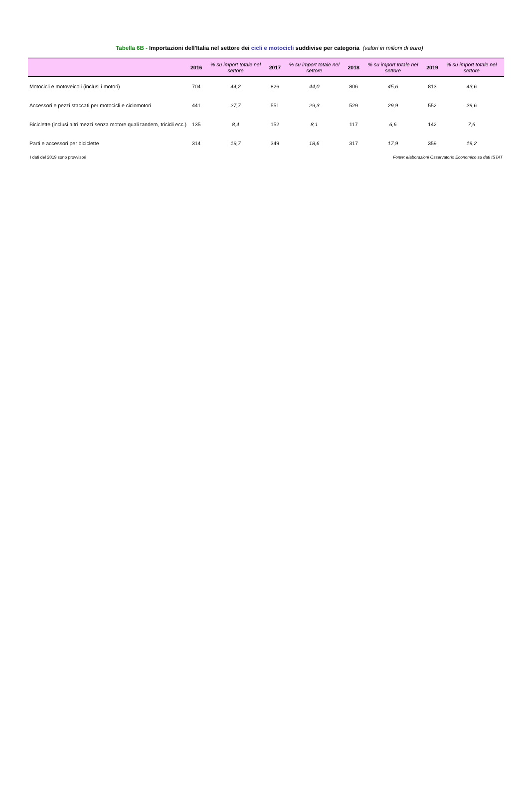Tabella 6B - Importazioni dell'Italia nel settore dei cicli e motocicli suddivise per categoria (valori in milioni di euro)
| | 2016 | % su import totale nel settore | 2017 | % su import totale nel settore | 2018 | % su import totale nel settore | 2019 | % su import totale nel settore |
| --- | --- | --- | --- | --- | --- | --- | --- | --- |
| Motocicli e motoveicoli (inclusi i motori) | 704 | 44,2 | 826 | 44,0 | 806 | 45,6 | 813 | 43,6 |
| Accessori e pezzi staccati per motocicli e ciclomotori | 441 | 27,7 | 551 | 29,3 | 529 | 29,9 | 552 | 29,6 |
| Biciclette (inclusi altri mezzi senza motore quali tandem, tricicli ecc.) | 135 | 8,4 | 152 | 8,1 | 117 | 6,6 | 142 | 7,6 |
| Parti e accessori per biciclette | 314 | 19,7 | 349 | 18,6 | 317 | 17,9 | 359 | 19,2 |
I dati del 2019 sono provvisori Fonte: elaborazioni Osservatorio Economico su dati ISTAT